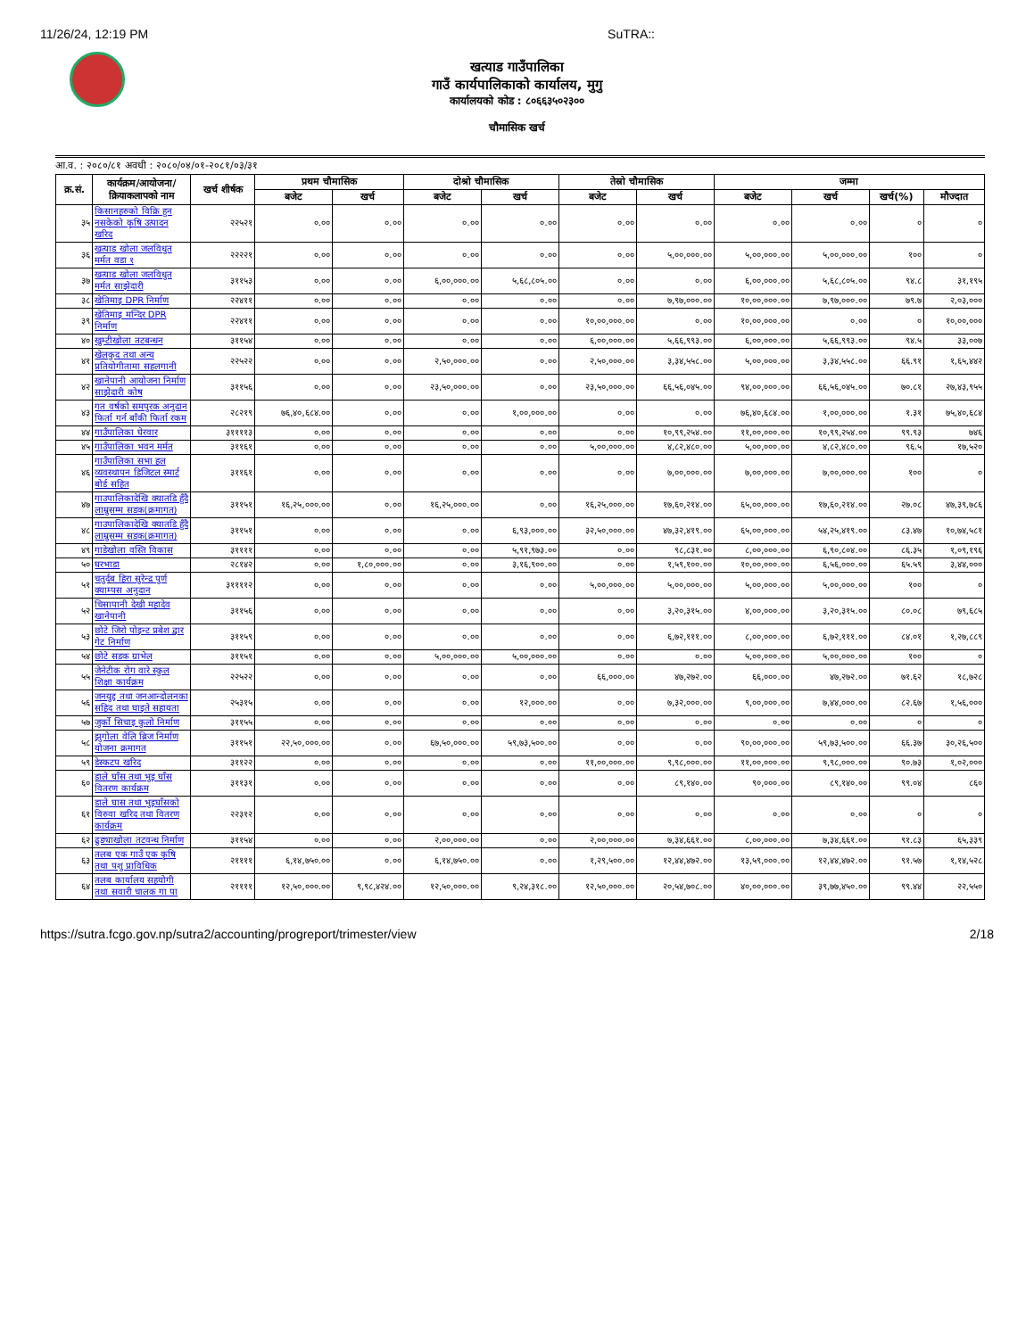11/26/24, 12:19 PM SuTRA::
खत्याड गाउँपालिका
गाउँ कार्यपालिकाको कार्यालय, मुगु
कार्यालयको कोड : ८०६६३५०२३००
चौमासिक खर्च
आ.व. : २०८०/८१ अवधी : २०८०/०४/०१-२०८१/०३/३१
| क्र.सं. | कार्यक्रम/आयोजना/ क्रियाकलापको नाम | खर्च शीर्षक | प्रथम चौमासिक | | दोश्रो चौमासिक | | तेस्रो चौमासिक | | जम्मा | | | |
| --- | --- | --- | --- | --- | --- | --- | --- | --- | --- | --- | --- | --- |
| | | | बजेट | खर्च | बजेट | खर्च | बजेट | खर्च | बजेट | खर्च | खर्च(%) | मौज्दात |
| ३५ | किसानहरुको विक्रि हुन नसकेको कृषि उत्पादन खरिद | २२५२१ | ०.०० | ०.०० | ०.०० | ०.०० | ०.०० | ०.०० | ०.०० | ०.०० | ० | ० |
| ३६ | खत्याड खोला जलविधुत मर्मत वडा १ | २२२२१ | ०.०० | ०.०० | ०.०० | ०.०० | ०.०० | ५,००,०००.०० | ५,००,०००.०० | ५,००,०००.०० | १०० | ० |
| ३७ | खत्याड खोला जलविधुत मर्मत साझेदारी | ३११५३ | ०.०० | ०.०० | ६,००,०००.०० | ५,६८,८०५.०० | ०.०० | ०.०० | ६,००,०००.०० | ५,६८,८०५.०० | ९४.८ | ३१,१९५ |
| ३८ | खेतिमाइ DPR निर्माण | २२४११ | ०.०० | ०.०० | ०.०० | ०.०० | ०.०० | ७,९७,०००.०० | १०,००,०००.०० | ७,९७,०००.०० | ७९.७ | २,०३,००० |
| ३९ | खेतिमाइ मन्दिर DPR निर्माण | २२४११ | ०.०० | ०.०० | ०.०० | ०.०० | १०,००,०००.०० | ०.०० | १०,००,०००.०० | ०.०० | ० | १०,००,००० |
| ४० | खुम्टीखोला तटबन्धन | ३११५४ | ०.०० | ०.०० | ०.०० | ०.०० | ६,००,०००.०० | ५,६६,९९३.०० | ६,००,०००.०० | ५,६६,९९३.०० | ९४.५ | ३३,००७ |
| ४१ | खेलकुद तथा अन्य प्रतियोगीतामा सहलगानी | २२५२२ | ०.०० | ०.०० | २,५०,०००.०० | ०.०० | २,५०,०००.०० | ३,३४,५५८.०० | ५,००,०००.०० | ३,३४,५५८.०० | ६६.९१ | १,६५,४४२ |
| ४२ | खानेपानी आयोजना निर्माण साझेदारी कोष | ३११५६ | ०.०० | ०.०० | २३,५०,०००.०० | ०.०० | २३,५०,०००.०० | ६६,५६,०४५.०० | ९४,००,०००.०० | ६६,५६,०४५.०० | ७०.८१ | २७,४३,९५५ |
| ४३ | गत वर्षको समपुरक अनुदान फिर्ता गर्न बाँकी फिर्ता रकम | २८२१९ | ७६,४०,६८४.०० | ०.०० | ०.०० | १,००,०००.०० | ०.०० | ०.०० | ७६,४०,६८४.०० | १,००,०००.०० | १.३१ | ७५,४०,६८४ |
| ४४ | गाउँपालिका घेरवार | ३११११३ | ०.०० | ०.०० | ०.०० | ०.०० | ०.०० | १०,९९,२५४.०० | ११,००,०००.०० | १०,९९,२५४.०० | ९९.९३ | ७४६ |
| ४५ | गाउँपालिका भवन मर्मत | ३११६१ | ०.०० | ०.०० | ०.०० | ०.०० | ५,००,०००.०० | ४,८२,४८०.०० | ५,००,०००.०० | ४,८२,४८०.०० | ९६.५ | १७,५२० |
| ४६ | गाउँपालिका सभा हल व्यवस्थापन डिजिटल स्मार्ट बोर्ड सहित | ३११६१ | ०.०० | ०.०० | ०.०० | ०.०० | ०.०० | ७,००,०००.०० | ७,००,०००.०० | ७,००,०००.०० | १०० | ० |
| ४७ | गाउपालिकादेखि क्यातडि हुँदै लाम्रुसम्म सडक(क्रमागत) | ३११५१ | १६,२५,०००.०० | ०.०० | १६,२५,०००.०० | ०.०० | १६,२५,०००.०० | १७,६०,२१४.०० | ६५,००,०००.०० | १७,६०,२१४.०० | २७.०८ | ४७,३९,७८६ |
| ४८ | गाउपालिकादेखि क्यातडि हुँदै लाम्रुसम्म सडक(क्रमागत) | ३११५१ | ०.०० | ०.०० | ०.०० | ६,९३,०००.०० | ३२,५०,०००.०० | ४७,३२,४१९.०० | ६५,००,०००.०० | ५४,२५,४१९.०० | ८३.४७ | १०,७४,५८१ |
| ४९ | गाडेखोला वस्ति विकास | ३११११ | ०.०० | ०.०० | ०.०० | ५,९१,९७३.०० | ०.०० | ९८,८३१.०० | ८,००,०००.०० | ६,९०,८०४.०० | ८६.३५ | १,०९,१९६ |
| ५० | घरभाडा | २८१४२ | ०.०० | १,८०,०००.०० | ०.०० | ३,१६,९००.०० | ०.०० | १,५९,१००.०० | १०,००,०००.०० | ६,५६,०००.०० | ६५.५९ | ३,४४,००० |
| ५१ | चतुर्दब हिरा सुरेन्द्र पुर्ण क्याम्पस अनुदान | ३११११२ | ०.०० | ०.०० | ०.०० | ०.०० | ५,००,०००.०० | ५,००,०००.०० | ५,००,०००.०० | ५,००,०००.०० | १०० | ० |
| ५२ | चिसापानी देखी महादेव खानेपानी | ३११५६ | ०.०० | ०.०० | ०.०० | ०.०० | ०.०० | ३,२०,३१५.०० | ४,००,०००.०० | ३,२०,३१५.०० | ८०.०८ | ७९,६८५ |
| ५३ | छोटे जिरो पोइन्ट प्रबेश द्वार गेट निर्माण | ३११५९ | ०.०० | ०.०० | ०.०० | ०.०० | ०.०० | ६,७२,१११.०० | ८,००,०००.०० | ६,७२,१११.०० | ८४.०१ | १,२७,८८९ |
| ५४ | छोटे सडक ग्राभेल | ३११५१ | ०.०० | ०.०० | ५,००,०००.०० | ५,००,०००.०० | ०.०० | ०.०० | ५,००,०००.०० | ५,००,०००.०० | १०० | ० |
| ५५ | जेनेटीक रोग वारे स्कुल शिक्षा कार्यक्रम | २२५२२ | ०.०० | ०.०० | ०.०० | ०.०० | ६६,०००.०० | ४७,२७२.०० | ६६,०००.०० | ४७,२७२.०० | ७१.६२ | १८,७२८ |
| ५६ | जनयुद्द तथा जनआन्दोलनका सहिद तथा घाइते सहायता | २५३१५ | ०.०० | ०.०० | ०.०० | १२,०००.०० | ०.०० | ७,३२,०००.०० | ९,००,०००.०० | ७,४४,०००.०० | ८२.६७ | १,५६,००० |
| ५७ | जुर्को सिचाइ कुलो निर्माण | ३११५५ | ०.०० | ०.०० | ०.०० | ०.०० | ०.०० | ०.०० | ०.०० | ०.०० | ० | ० |
| ५८ | झुगोला वेलि ब्रिज निर्माण योजना क्रमागत | ३११५१ | २२,५०,०००.०० | ०.०० | ६७,५०,०००.०० | ५९,७३,५००.०० | ०.०० | ०.०० | ९०,००,०००.०० | ५९,७३,५००.०० | ६६.३७ | ३०,२६,५०० |
| ५९ | डेस्कटप खरिद | ३११२२ | ०.०० | ०.०० | ०.०० | ०.०० | ११,००,०००.०० | ९,९८,०००.०० | ११,००,०००.०० | ९,९८,०००.०० | ९०.७३ | १,०२,००० |
| ६० | डाले घाँस तथा भुइ घाँस वितरण कार्यक्रम | ३११३१ | ०.०० | ०.०० | ०.०० | ०.०० | ०.०० | ८९,१४०.०० | ९०,०००.०० | ८९,१४०.०० | ९९.०४ | ८६० |
| ६१ | डाले घास तथा भुइघाँसको विरुवा खरिद तथा वितरण कार्यक्रम | २२३१२ | ०.०० | ०.०० | ०.०० | ०.०० | ०.०० | ०.०० | ०.०० | ०.०० | ० | ० |
| ६२ | ढुङ्याखोला तटवन्ध निर्माण | ३११५४ | ०.०० | ०.०० | २,००,०००.०० | ०.०० | २,००,०००.०० | ७,३४,६६१.०० | ८,००,०००.०० | ७,३४,६६१.०० | ९१.८३ | ६५,३३९ |
| ६३ | तलब एक गाउँ एक कृषि तथा पशु प्राविधिक | २११११ | ६,१४,७५०.०० | ०.०० | ६,१४,७५०.०० | ०.०० | १,२९,५००.०० | १२,४४,४७२.०० | १३,५९,०००.०० | १२,४४,४७२.०० | ९१.५७ | १,१४,५२८ |
| ६४ | तलब कार्यालय सहयोगी तथा सवारी चालक गा पा | २११११ | १२,५०,०००.०० | ९,९८,४२४.०० | १२,५०,०००.०० | ९,२४,३१८.०० | १२,५०,०००.०० | २०,५४,७०८.०० | ४०,००,०००.०० | ३९,७७,४५०.०० | ९९.४४ | २२,५५० |
https://sutra.fcgo.gov.np/sutra2/accounting/progreport/trimester/view 2/18